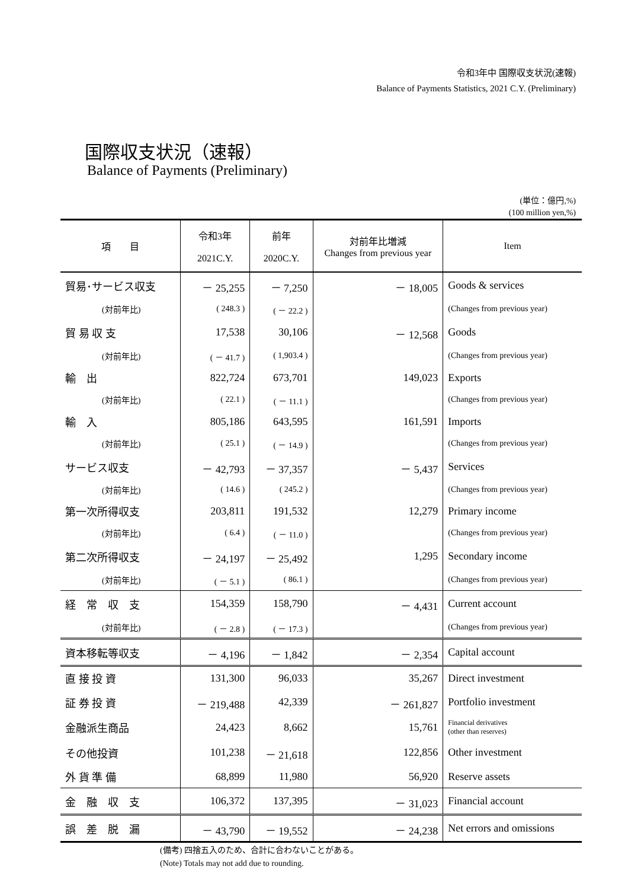令和3年中 国際収支状況(速報)
Balance of Payments Statistics, 2021 C.Y. (Preliminary)
国際収支状況（速報）
Balance of Payments (Preliminary)
(単位：億円,%)
(100 million yen,%)
| 項 目 | 令和3年 2021C.Y. | 前年 2020C.Y. | 対前年比増減 Changes from previous year | Item |
| --- | --- | --- | --- | --- |
| 貿易･サービス収支 | － 25,255 | － 7,250 | － 18,005 | Goods & services |
| (対前年比) | ( 248.3 ) | ( － 22.2 ) | | (Changes from previous year) |
| 貿 易 収 支 | 17,538 | 30,106 | － 12,568 | Goods |
| (対前年比) | ( － 41.7 ) | ( 1,903.4 ) | | (Changes from previous year) |
| 輸 出 | 822,724 | 673,701 | 149,023 | Exports |
| (対前年比) | ( 22.1 ) | ( － 11.1 ) | | (Changes from previous year) |
| 輸 入 | 805,186 | 643,595 | 161,591 | Imports |
| (対前年比) | ( 25.1 ) | ( － 14.9 ) | | (Changes from previous year) |
| サービス収支 | － 42,793 | － 37,357 | － 5,437 | Services |
| (対前年比) | ( 14.6 ) | ( 245.2 ) | | (Changes from previous year) |
| 第一次所得収支 | 203,811 | 191,532 | 12,279 | Primary income |
| (対前年比) | ( 6.4 ) | ( － 11.0 ) | | (Changes from previous year) |
| 第二次所得収支 | － 24,197 | － 25,492 | 1,295 | Secondary income |
| (対前年比) | ( － 5.1 ) | ( 86.1 ) | | (Changes from previous year) |
| 経 常 収 支 | 154,359 | 158,790 | － 4,431 | Current account |
| (対前年比) | ( － 2.8 ) | ( － 17.3 ) | | (Changes from previous year) |
| 資本移転等収支 | － 4,196 | － 1,842 | － 2,354 | Capital account |
| 直 接 投 資 | 131,300 | 96,033 | 35,267 | Direct investment |
| 証 券 投 資 | － 219,488 | 42,339 | － 261,827 | Portfolio investment |
| 金融派生商品 | 24,423 | 8,662 | 15,761 | Financial derivatives (other than reserves) |
| その他投資 | 101,238 | － 21,618 | 122,856 | Other investment |
| 外 貨 準 備 | 68,899 | 11,980 | 56,920 | Reserve assets |
| 金 融 収 支 | 106,372 | 137,395 | － 31,023 | Financial account |
| 誤 差 脱 漏 | － 43,790 | － 19,552 | － 24,238 | Net errors and omissions |
(備考) 四捨五入のため、合計に合わないことがある。
(Note) Totals may not add due to rounding.